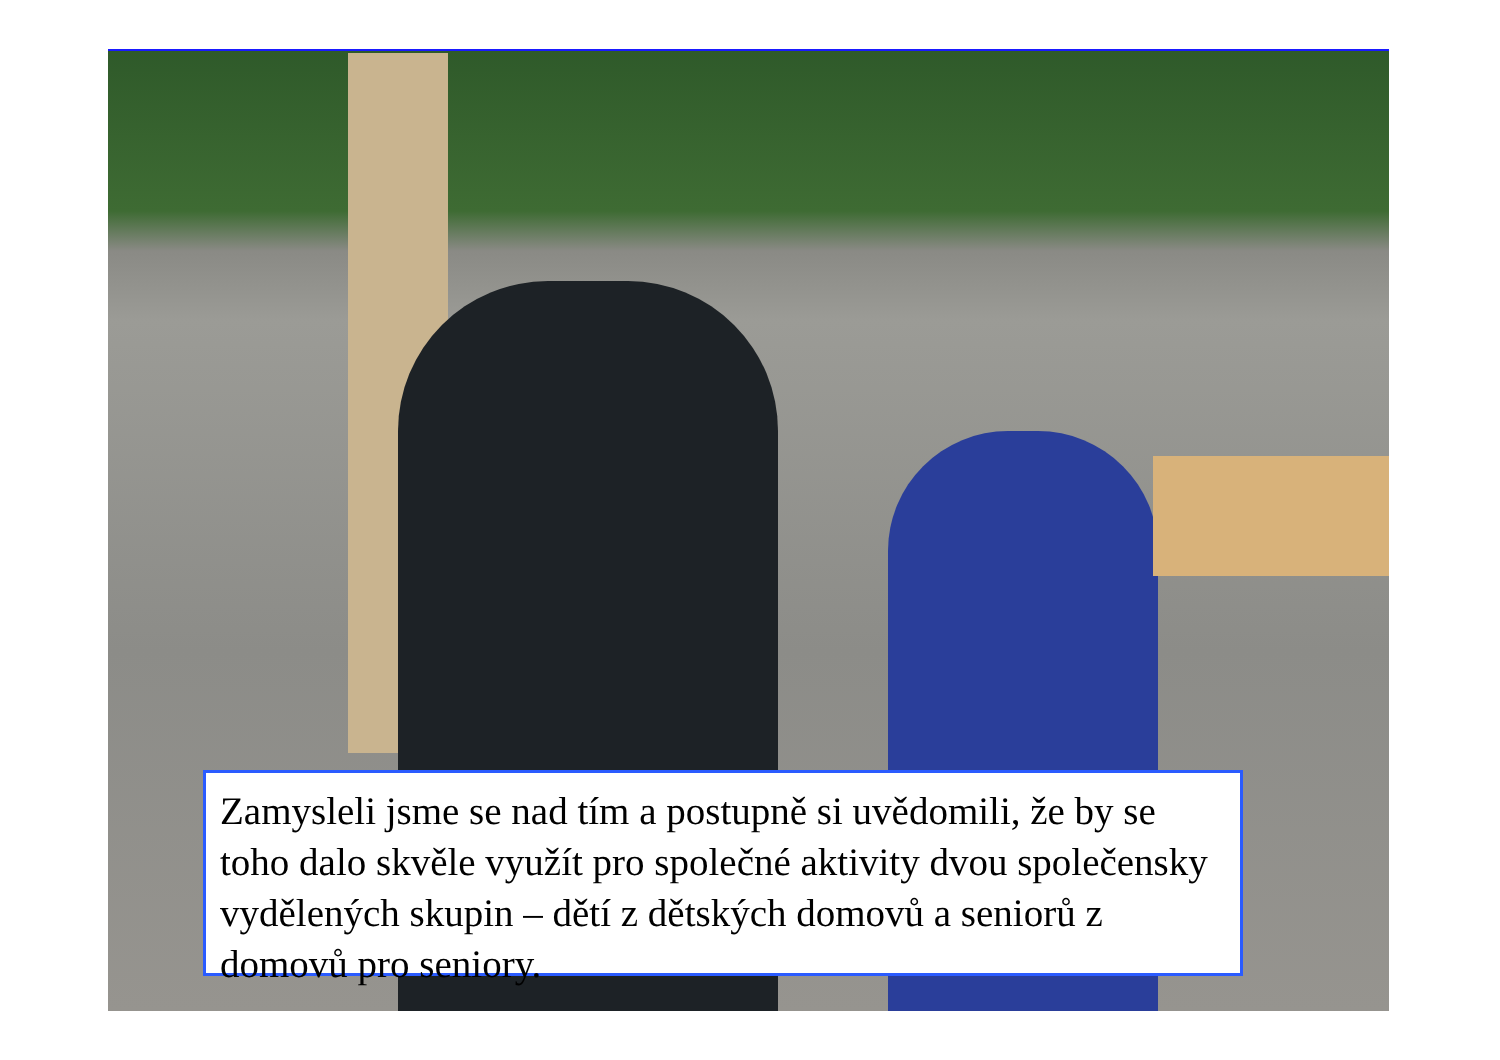Zamysleli jsme se nad tím a postupně si uvědomili, že by se toho dalo skvěle využít pro společné aktivity dvou společensky vydělených skupin – dětí z dětských domovů a seniorů z domovů pro seniory.